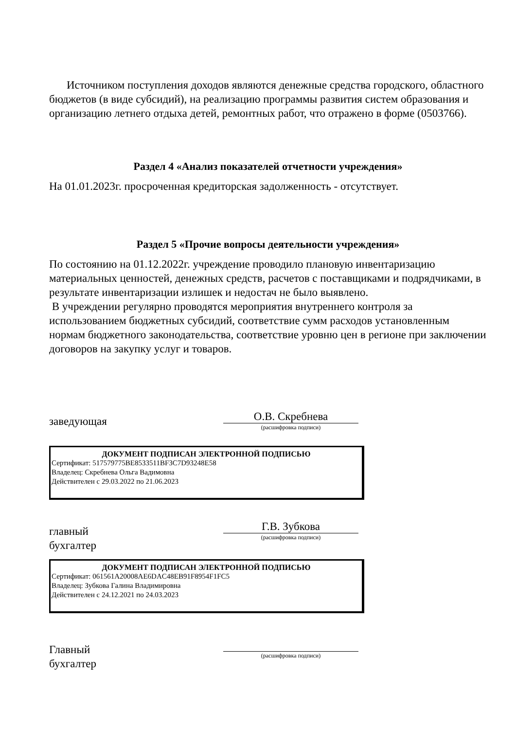Источником поступления доходов являются денежные средства городского, областного бюджетов (в виде субсидий), на реализацию программы развития систем образования и организацию летнего отдыха детей, ремонтных работ, что отражено в форме (0503766).
Раздел 4 «Анализ показателей отчетности учреждения»
На 01.01.2023г. просроченная кредиторская задолженность - отсутствует.
Раздел 5 «Прочие вопросы деятельности учреждения»
По состоянию на 01.12.2022г. учреждение проводило плановую инвентаризацию материальных ценностей, денежных средств, расчетов с поставщиками и подрядчиками, в результате инвентаризации излишек и недостач не было выявлено.
В учреждении регулярно проводятся мероприятия внутреннего контроля за использованием бюджетных субсидий, соответствие сумм расходов установленным нормам бюджетного законодательства, соответствие уровню цен в регионе при заключении договоров на закупку услуг и товаров.
заведующая
О.В. Скребнева
(расшифровка подписи)
ДОКУМЕНТ ПОДПИСАН ЭЛЕКТРОННОЙ ПОДПИСЬЮ
Сертификат: 517579775BE8533511BF3C7D93248E58
Владелец: Скребнева Ольга Вадимовна
Действителен с 29.03.2022 по 21.06.2023
главный
бухгалтер
Г.В. Зубкова
(расшифровка подписи)
ДОКУМЕНТ ПОДПИСАН ЭЛЕКТРОННОЙ ПОДПИСЬЮ
Сертификат: 061561A20008AE6DAC48EB91F8954F1FC5
Владелец: Зубкова Галина Владимировна
Действителен с 24.12.2021 по 24.03.2023
Главный
бухгалтер
(расшифровка подписи)